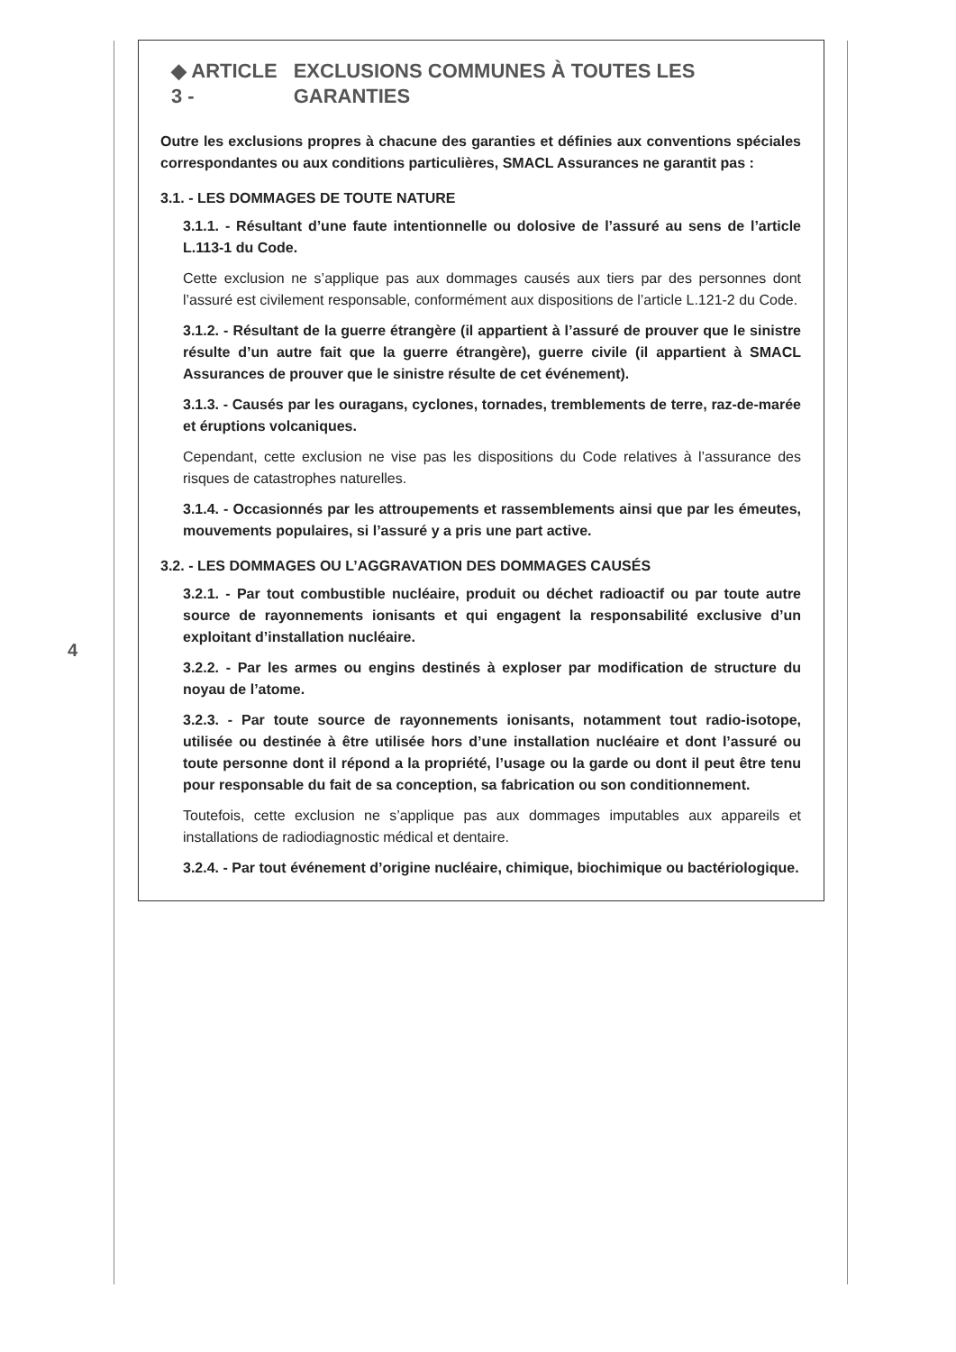4
◆ ARTICLE 3 - EXCLUSIONS COMMUNES À TOUTES LES GARANTIES
Outre les exclusions propres à chacune des garanties et définies aux conventions spéciales correspondantes ou aux conditions particulières, SMACL Assurances ne garantit pas :
3.1. - LES DOMMAGES DE TOUTE NATURE
3.1.1. - Résultant d’une faute intentionnelle ou dolosive de l’assuré au sens de l’article L.113-1 du Code.
Cette exclusion ne s’applique pas aux dommages causés aux tiers par des personnes dont l’assuré est civilement responsable, conformément aux dispositions de l’article L.121-2 du Code.
3.1.2. - Résultant de la guerre étrangère (il appartient à l’assuré de prouver que le sinistre résulte d’un autre fait que la guerre étrangère), guerre civile (il appartient à SMACL Assurances de prouver que le sinistre résulte de cet événement).
3.1.3. - Causés par les ouragans, cyclones, tornades, tremblements de terre, raz-de-marée et éruptions volcaniques.
Cependant, cette exclusion ne vise pas les dispositions du Code relatives à l’assurance des risques de catastrophes naturelles.
3.1.4. - Occasionnés par les attroupements et rassemblements ainsi que par les émeutes, mouvements populaires, si l’assuré y a pris une part active.
3.2. - LES DOMMAGES OU L’AGGRAVATION DES DOMMAGES CAUSÉS
3.2.1. - Par tout combustible nucléaire, produit ou déchet radioactif ou par toute autre source de rayonnements ionisants et qui engagent la responsabilité exclusive d’un exploitant d’installation nucléaire.
3.2.2. - Par les armes ou engins destinés à exploser par modification de structure du noyau de l’atome.
3.2.3. - Par toute source de rayonnements ionisants, notamment tout radio-isotope, utilisée ou destinée à être utilisée hors d’une installation nucléaire et dont l’assuré ou toute personne dont il répond a la propriété, l’usage ou la garde ou dont il peut être tenu pour responsable du fait de sa conception, sa fabrication ou son conditionnement.
Toutefois, cette exclusion ne s’applique pas aux dommages imputables aux appareils et installations de radiodiagnostic médical et dentaire.
3.2.4. - Par tout événement d’origine nucléaire, chimique, biochimique ou bactériologique.